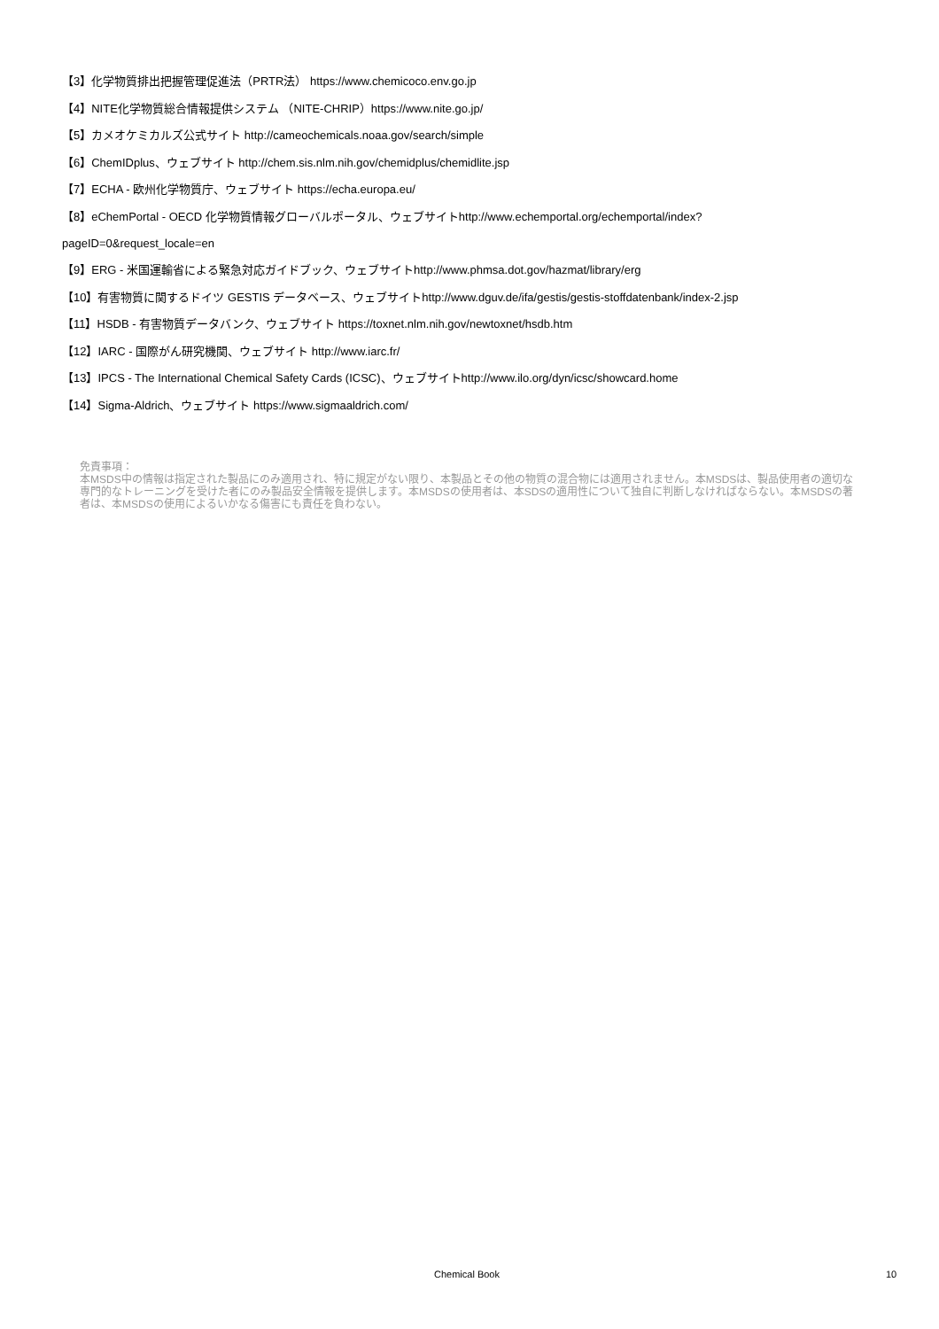【3】化学物質排出把握管理促進法（PRTR法） https://www.chemicoco.env.go.jp
【4】NITE化学物質総合情報提供システム （NITE-CHRIP）https://www.nite.go.jp/
【5】カメオケミカルズ公式サイト http://cameochemicals.noaa.gov/search/simple
【6】ChemIDplus、ウェブサイト http://chem.sis.nlm.nih.gov/chemidplus/chemidlite.jsp
【7】ECHA - 欧州化学物質庁、ウェブサイト https://echa.europa.eu/
【8】eChemPortal - OECD 化学物質情報グローバルポータル、ウェブサイトhttp://www.echemportal.org/echemportal/index?
pageID=0&request_locale=en
【9】ERG - 米国運輸省による緊急対応ガイドブック、ウェブサイトhttp://www.phmsa.dot.gov/hazmat/library/erg
【10】有害物質に関するドイツ GESTIS データベース、ウェブサイトhttp://www.dguv.de/ifa/gestis/gestis-stoffdatenbank/index-2.jsp
【11】HSDB - 有害物質データバンク、ウェブサイト https://toxnet.nlm.nih.gov/newtoxnet/hsdb.htm
【12】IARC - 国際がん研究機関、ウェブサイト http://www.iarc.fr/
【13】IPCS - The International Chemical Safety Cards (ICSC)、ウェブサイトhttp://www.ilo.org/dyn/icsc/showcard.home
【14】Sigma-Aldrich、ウェブサイト https://www.sigmaaldrich.com/
免責事項：
本MSDS中の情報は指定された製品にのみ適用され、特に規定がない限り、本製品とその他の物質の混合物には適用されません。本MSDSは、製品使用者の適切な専門的なトレーニングを受けた者にのみ製品安全情報を提供します。本MSDSの使用者は、本SDSの適用性について独自に判断しなければならない。本MSDSの著者は、本MSDSの使用によるいかなる傷害にも責任を負わない。
Chemical Book 10